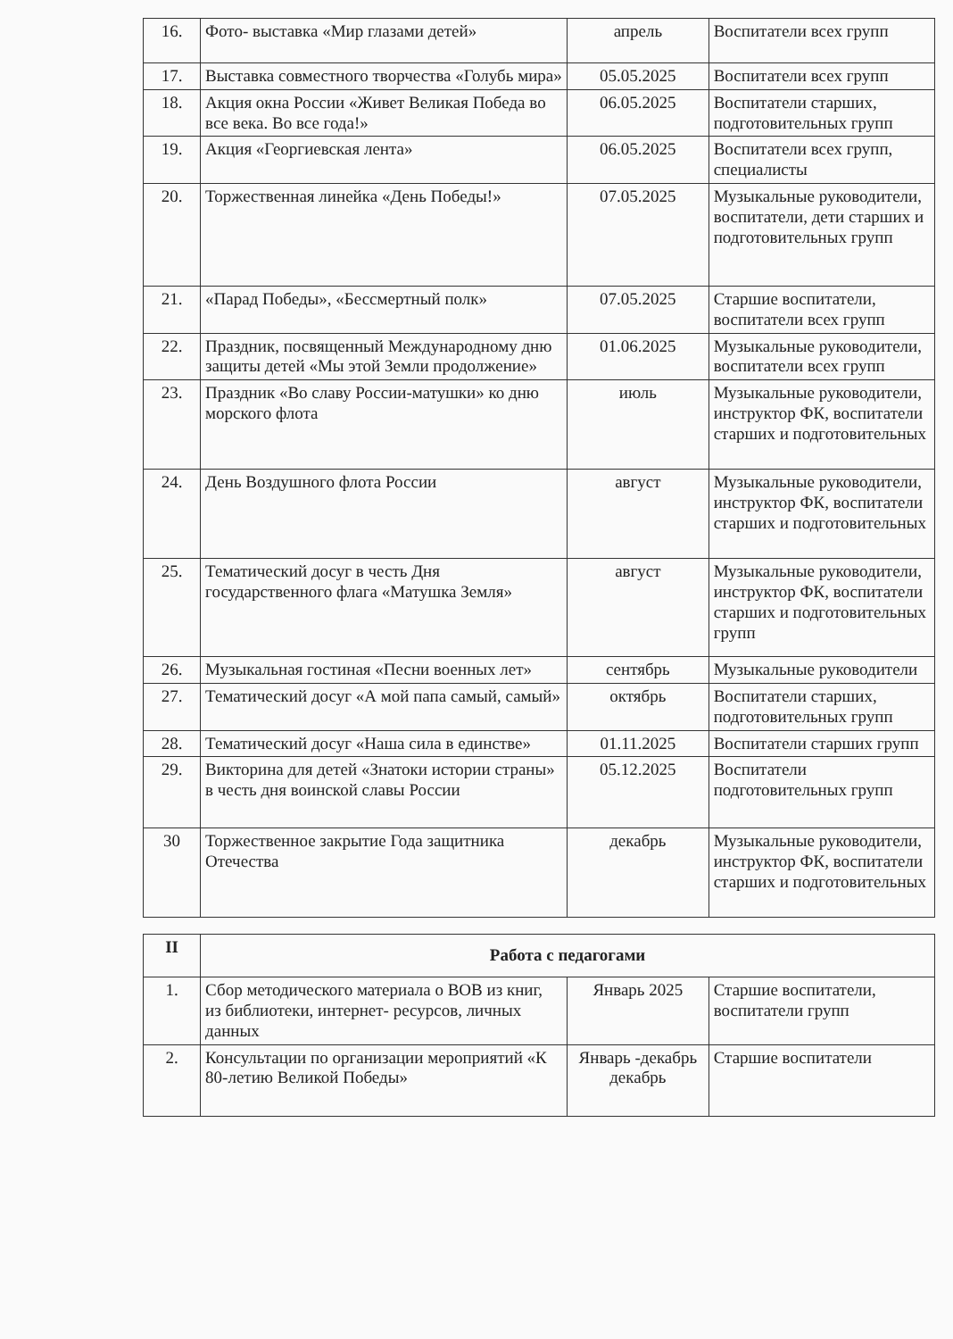| 16. | Фото- выставка «Мир глазами детей» | апрель | Воспитатели всех групп |
| 17. | Выставка совместного творчества «Голубь мира» | 05.05.2025 | Воспитатели всех групп |
| 18. | Акция окна России «Живет Великая Победа во все века. Во все года!» | 06.05.2025 | Воспитатели старших, подготовительных групп |
| 19. | Акция «Георгиевская лента» | 06.05.2025 | Воспитатели всех групп, специалисты |
| 20. | Торжественная линейка «День Победы!» | 07.05.2025 | Музыкальные руководители, воспитатели, дети старших и подготовительных групп |
| 21. | «Парад Победы», «Бессмертный полк» | 07.05.2025 | Старшие воспитатели, воспитатели всех групп |
| 22. | Праздник, посвященный Международному дню защиты детей «Мы этой Земли продолжение» | 01.06.2025 | Музыкальные руководители, воспитатели всех групп |
| 23. | Праздник «Во славу России-матушки» ко дню морского флота | июль | Музыкальные руководители, инструктор ФК, воспитатели старших и подготовительных |
| 24. | День Воздушного флота России | август | Музыкальные руководители, инструктор ФК, воспитатели старших и подготовительных |
| 25. | Тематический досуг в честь Дня государственного флага «Матушка Земля» | август | Музыкальные руководители, инструктор ФК, воспитатели старших и подготовительных групп |
| 26. | Музыкальная гостиная «Песни военных лет» | сентябрь | Музыкальные руководители |
| 27. | Тематический досуг «А мой папа самый, самый» | октябрь | Воспитатели старших, подготовительных групп |
| 28. | Тематический досуг «Наша сила в единстве» | 01.11.2025 | Воспитатели старших групп |
| 29. | Викторина для детей «Знатоки истории страны» в честь дня воинской славы России | 05.12.2025 | Воспитатели подготовительных групп |
| 30 | Торжественное закрытие Года защитника Отечества | декабрь | Музыкальные руководители, инструктор ФК, воспитатели старших и подготовительных |
| II | Работа с педагогами | | |
| --- | --- | --- | --- |
| 1. | Сбор методического материала о ВОВ из книг, из библиотеки, интернет- ресурсов, личных данных | Январь 2025 | Старшие воспитатели, воспитатели групп |
| 2. | Консультации по организации мероприятий «К 80-летию Великой Победы» | Январь -декабрь декабрь | Старшие воспитатели |